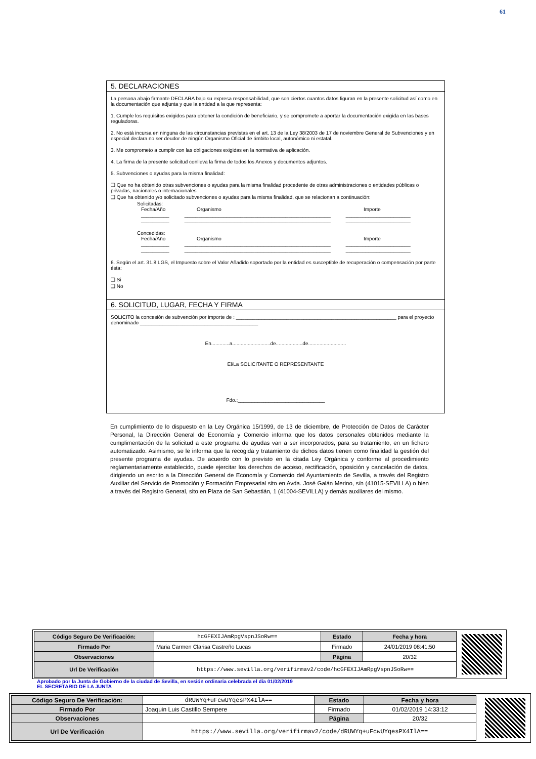61
5. DECLARACIONES
La persona abajo firmante DECLARA bajo su expresa responsabilidad, que son ciertos cuantos datos figuran en la presente solicitud así como en la documentación que adjunta y que la entidad a la que representa:
1. Cumple los requisitos exigidos para obtener la condición de beneficiario, y se compromete a aportar la documentación exigida en las bases reguladoras.
2. No está incursa en ninguna de las circunstancias previstas en el art. 13 de la Ley 38/2003 de 17 de noviembre General de Subvenciones y en especial declara no ser deudor de ningún Organismo Oficial de ámbito local, autonómico ni estatal.
3. Me comprometo a cumplir con las obligaciones exigidas en la normativa de aplicación.
4. La firma de la presente solicitud conlleva la firma de todos los Anexos y documentos adjuntos.
5. Subvenciones o ayudas para la misma finalidad:
❑ Que no ha obtenido otras subvenciones o ayudas para la misma finalidad procedente de otras administraciones o entidades públicas o privadas, nacionales o internacionales
❑ Que ha obtenido y/o solicitado subvenciones o ayudas para la misma finalidad, que se relacionan a continuación:
Solicitadas:
Fecha/Año Organismo Importe
__________ ____________________________________________________ _______________________
__________ ____________________________________________________ _______________________
Concedidas:
Fecha/Año Organismo Importe
__________ ____________________________________________________ _______________________
__________ ____________________________________________________ _______________________
6. Según el art. 31.8 LGS, el Impuesto sobre el Valor Añadido soportado por la entidad es susceptible de recuperación o compensación por parte ésta:
❑ Si
❑ No
6. SOLICITUD, LUGAR, FECHA Y FIRMA
SOLICITO la concesión de subvención por importe de : _________________________________________________________ para el proyecto denominado __________________________________________
En.............a...........................de...................de...........................
El/La SOLICITANTE O REPRESENTANTE
Fdo.:_______________________________
En cumplimiento de lo dispuesto en la Ley Orgánica 15/1999, de 13 de diciembre, de Protección de Datos de Carácter Personal, la Dirección General de Economía y Comercio informa que los datos personales obtenidos mediante la cumplimentación de la solicitud a este programa de ayudas van a ser incorporados, para su tratamiento, en un fichero automatizado. Asimismo, se le informa que la recogida y tratamiento de dichos datos tienen como finalidad la gestión del presente programa de ayudas. De acuerdo con lo previsto en la citada Ley Orgánica y conforme al procedimiento reglamentariamente establecido, puede ejercitar los derechos de acceso, rectificación, oposición y cancelación de datos, dirigiendo un escrito a la Dirección General de Economía y Comercio del Ayuntamiento de Sevilla, a través del Registro Auxiliar del Servicio de Promoción y Formación Empresarial sito en Avda. José Galán Merino, s/n (41015-SEVILLA) o bien a través del Registro General, sito en Plaza de San Sebastián, 1 (41004-SEVILLA) y demás auxiliares del mismo.
| Código Seguro De Verificación: | hcGFEXIJAmRpgVspnJSoRw== | Estado | Fecha y hora |
| Firmado Por | Maria Carmen Clarisa Castreño Lucas | Firmado | 24/01/2019 08:41:50 |
| Observaciones | | Página | 20/32 |
| Url De Verificación | https://www.sevilla.org/verifirmav2/code/hcGFEXIJAmRpgVspnJSoRw== | | |
Aprobado por la Junta de Gobierno de la ciudad de Sevilla, en sesión ordinaria celebrada el día 01/02/2019
EL SECRETARIO DE LA JUNTA
| Código Seguro De Verificación: | dRUWYq+uFcwUYqesPX4IlA== | Estado | Fecha y hora |
| Firmado Por | Joaquin Luis Castillo Sempere | Firmado | 01/02/2019 14:33:12 |
| Observaciones | | Página | 20/32 |
| Url De Verificación | https://www.sevilla.org/verifirmav2/code/dRUWYq+uFcwUYqesPX4IlA== | | |